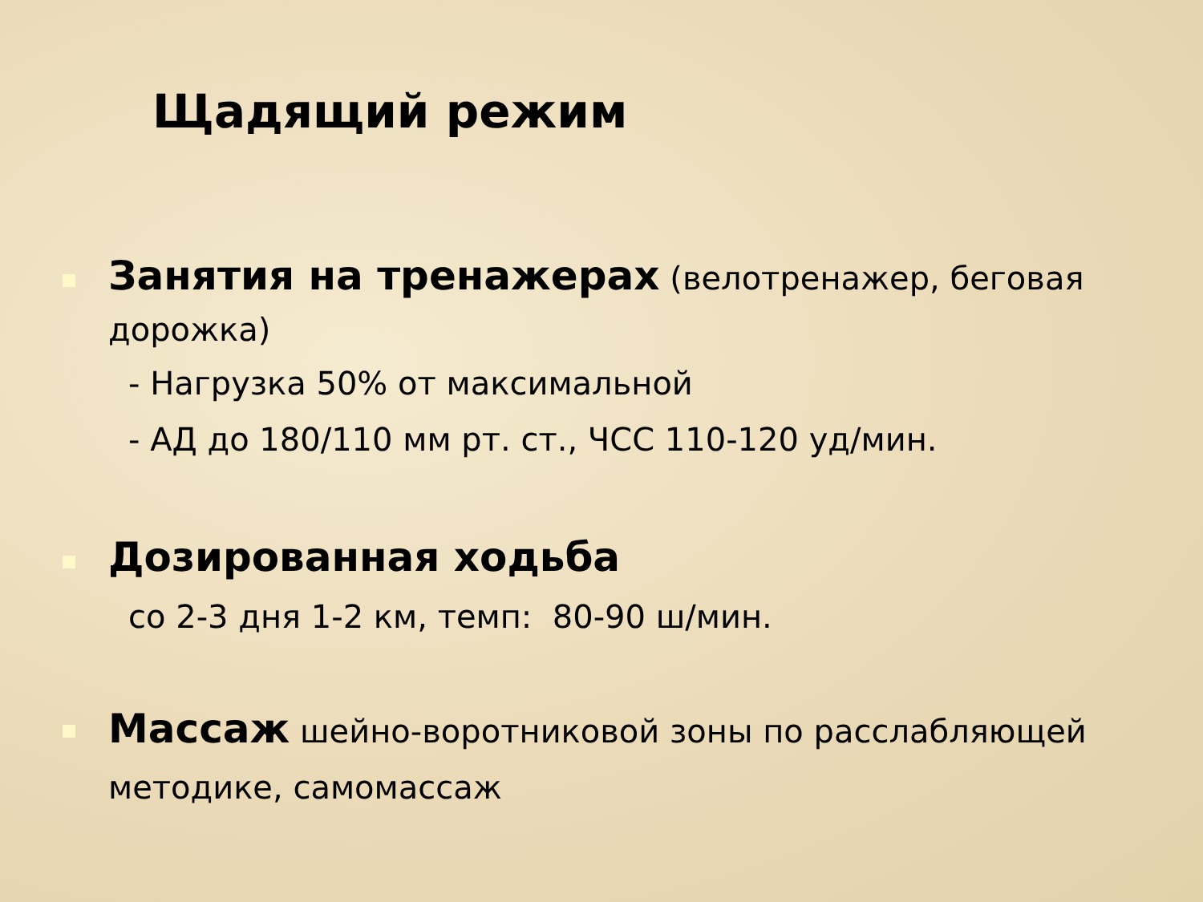Щадящий режим
Занятия на тренажерах (велотренажер, беговая дорожка)
- Нагрузка 50% от максимальной
- АД до 180/110 мм рт. ст., ЧСС 110-120 уд/мин.
Дозированная ходьба
со 2-3 дня 1-2 км, темп: 80-90 ш/мин.
Массаж шейно-воротниковой зоны по расслабляющей методике, самомассаж